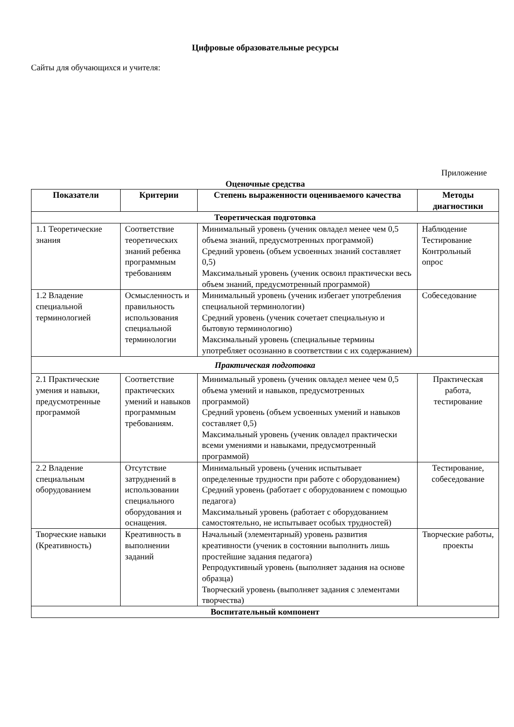Цифровые образовательные ресурсы
Сайты для обучающихся и учителя:
Приложение
Оценочные средства
| Показатели | Критерии | Степень выраженности оцениваемого качества | Методы диагностики |
| --- | --- | --- | --- |
| Теоретическая подготовка | | | |
| 1.1 Теоретические знания | Соответствие теоретических знаний ребенка программным требованиям | Минимальный уровень (ученик овладел менее чем 0,5 объема знаний, предусмотренных программой) Средний уровень (объем усвоенных знаний составляет 0,5) Максимальный уровень (ученик освоил практически весь объем знаний, предусмотренный программой) | Наблюдение Тестирование Контрольный опрос |
| 1.2 Владение специальной терминологией | Осмысленность и правильность использования специальной терминологии | Минимальный уровень (ученик избегает употребления специальной терминологии) Средний уровень (ученик сочетает специальную и бытовую терминологию) Максимальный уровень (специальные термины употребляет осознанно в соответствии с их содержанием) | Собеседование |
| Практическая подготовка | | | |
| 2.1 Практические умения и навыки, предусмотренные программой | Соответствие практических умений и навыков программным требованиям. | Минимальный уровень (ученик овладел менее чем 0,5 объема умений и навыков, предусмотренных программой) Средний уровень (объем усвоенных умений и навыков составляет 0,5) Максимальный уровень (ученик овладел практически всеми умениями и навыками, предусмотренный программой) | Практическая работа, тестирование |
| 2.2 Владение специальным оборудованием | Отсутствие затруднений в использовании специального оборудования и оснащения. | Минимальный уровень (ученик испытывает определенные трудности при работе с оборудованием) Средний уровень (работает с оборудованием с помощью педагога) Максимальный уровень (работает с оборудованием самостоятельно, не испытывает особых трудностей) | Тестирование, собеседование |
| Творческие навыки (Креативность) | Креативность в выполнении заданий | Начальный (элементарный) уровень развития креативности (ученик в состоянии выполнить лишь простейшие задания педагога) Репродуктивный уровень (выполняет задания на основе образца) Творческий уровень (выполняет задания с элементами творчества) | Творческие работы, проекты |
| Воспитательный компонент | | | |